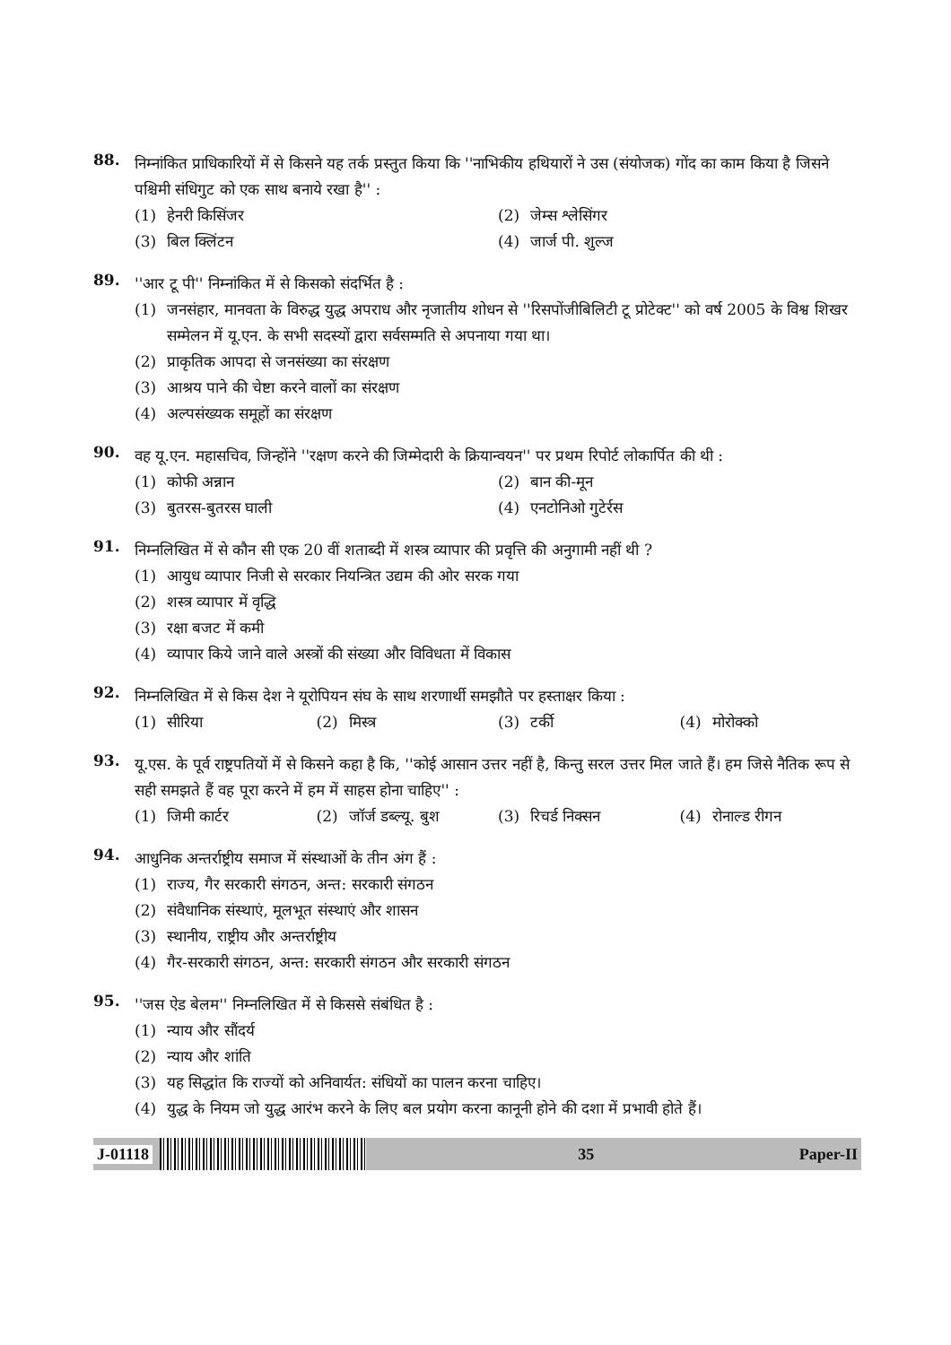88.
निम्नांकित प्राधिकारियों में से किसने यह तर्क प्रस्तुत किया कि ''नाभिकीय हथियारों ने उस (संयोजक) गोंद का काम किया है जिसने पश्चिमी संधिगुट को एक साथ बनाये रखा है'' :
(1) हेनरी किसिंजर
(2) जेम्स श्लेसिंगर
(3) बिल क्लिंटन
(4) जार्ज पी. शुल्ज
89.
''आर टू पी'' निम्नांकित में से किसको संदर्भित है :
(1) जनसंहार, मानवता के विरुद्ध युद्ध अपराध और नृजातीय शोधन से ''रिसपोंजीबिलिटी टू प्रोटेक्ट'' को वर्ष 2005 के विश्व शिखर सम्मेलन में यू.एन. के सभी सदस्यों द्वारा सर्वसम्मति से अपनाया गया था।
(2) प्राकृतिक आपदा से जनसंख्या का संरक्षण
(3) आश्रय पाने की चेष्टा करने वालों का संरक्षण
(4) अल्पसंख्यक समूहों का संरक्षण
90.
वह यू.एन. महासचिव, जिन्होंने ''रक्षण करने की जिम्मेदारी के क्रियान्वयन'' पर प्रथम रिपोर्ट लोकार्पित की थी :
(1) कोफी अन्नान
(2) बान की-मून
(3) बुतरस-बुतरस घाली
(4) एनटोनिओ गुटेर्रस
91.
निम्नलिखित में से कौन सी एक 20 वीं शताब्दी में शस्त्र व्यापार की प्रवृत्ति की अनुगामी नहीं थी ?
(1) आयुध व्यापार निजी से सरकार नियन्त्रित उद्यम की ओर सरक गया
(2) शस्त्र व्यापार में वृद्धि
(3) रक्षा बजट में कमी
(4) व्यापार किये जाने वाले अस्त्रों की संख्या और विविधता में विकास
92.
निम्नलिखित में से किस देश ने यूरोपियन संघ के साथ शरणार्थी समझौते पर हस्ताक्षर किया :
(1) सीरिया
(2) मिस्त्र
(3) टर्की
(4) मोरोक्को
93.
यू.एस. के पूर्व राष्ट्रपतियों में से किसने कहा है कि, ''कोई आसान उत्तर नहीं है, किन्तु सरल उत्तर मिल जाते हैं। हम जिसे नैतिक रूप से सही समझते हैं वह पूरा करने में हम में साहस होना चाहिए'' :
(1) जिमी कार्टर
(2) जॉर्ज डब्ल्यू. बुश
(3) रिचर्ड निक्सन
(4) रोनाल्ड रीगन
94.
आधुनिक अन्तर्राष्ट्रीय समाज में संस्थाओं के तीन अंग हैं :
(1) राज्य, गैर सरकारी संगठन, अन्त: सरकारी संगठन
(2) संवैधानिक संस्थाएं, मूलभूत संस्थाएं और शासन
(3) स्थानीय, राष्ट्रीय और अन्तर्राष्ट्रीय
(4) गैर-सरकारी संगठन, अन्त: सरकारी संगठन और सरकारी संगठन
95.
''जस ऐड बेलम'' निम्नलिखित में से किससे संबंधित है :
(1) न्याय और सौंदर्य
(2) न्याय और शांति
(3) यह सिद्धांत कि राज्यों को अनिवार्यत: संधियों का पालन करना चाहिए।
(4) युद्ध के नियम जो युद्ध आरंभ करने के लिए बल प्रयोग करना कानूनी होने की दशा में प्रभावी होते हैं।
J-01118 35 Paper-II